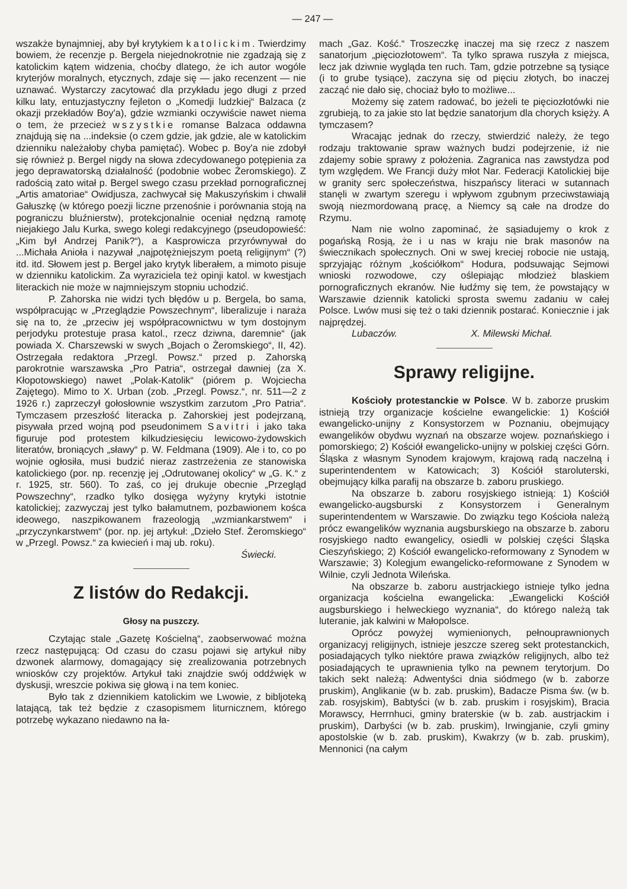— 247 —
wszakże bynajmniej, aby był krytykiem katolickim. Twierdzimy bowiem, że recenzje p. Bergela niejednokrotnie nie zgadzają się z katolickim kątem widzenia, choćby dlatego, że ich autor wogóle kryterjów moralnych, etycznych, zdaje się — jako recenzent — nie uznawać. Wystarczy zacytować dla przykładu jego długi z przed kilku laty, entuzjastyczny fejleton o „Komedji ludzkiej“ Balzaca (z okazji przekładów Boy'a), gdzie wzmianki oczywiście nawet niema o tem, że przecież wszystkie romanse Balzaca oddawna znajdują się na ...indeksie (o czem gdzie, jak gdzie, ale w katolickim dzienniku należałoby chyba pamiętać). Wobec p. Boy'a nie zdobył się również p. Bergel nigdy na słowa zdecydowanego potępienia za jego deprawatorską działalność (podobnie wobec Żeromskiego). Z radością zato witał p. Bergel swego czasu przekład pornograficznej „Artis amatoriae“ Owidjusza, zachwycał się Makuszyńskim i chwalił Gałuszkę (w którego poezji liczne przenośnie i porównania stoją na pograniczu bluźnierstw), protekcjonalnie oceniał nędzną ramotę niejakiego Jalu Kurka, swego kolegi redakcyjnego (pseudopowieść: „Kim był Andrzej Panik?“), a Kasprowicza przyrównywał do ...Michała Anioła i nazywał „najpotężniejszym poetą religijnym“ (?) itd. itd. Słowem jest p. Bergel jako krytyk liberałem, a mimoto pisuje w dzienniku katolickim. Za wyraziciela też opinji katol. w kwestjach literackich nie może w najmniejszym stopniu uchodzić.
P. Zahorska nie widzi tych błędów u p. Bergela, bo sama, współpracując w „Przeglądzie Powszechnym“, liberalizuje i naraża się na to, że „przeciw jej współpracownictwu w tym dostojnym perjodyku protestuje prasa katol., rzecz dziwna, daremnie“ (jak powiada X. Charszewski w swych „Bojach o Żeromskiego“, II, 42). Ostrzegała redaktora „Przegl. Powsz.“ przed p. Zahorską parokrotnie warszawska „Pro Patria“, ostrzegał dawniej (za X. Kłopotowskiego) nawet „Polak-Katolik“ (piórem p. Wojciecha Zajętego). Mimo to X. Urban (zob. „Przegl. Powsz.“, nr. 511—2 z 1926 r.) zaprzeczył gołosłownie wszystkim zarzutom „Pro Patria“. Tymczasem przeszłość literacka p. Zahorskiej jest podejrzaną, pisywała przed wojną pod pseudonimem Savitri i jako taka figuruje pod protestem kilkudziesięciu lewicowo-żydowskich literatów, broniących „sławy“ p. W. Feldmana (1909). Ale i to, co po wojnie ogłosiła, musi budzić nieraz zastrzeżenia ze stanowiska katolickiego (por. np. recenzję jej „Odrutowanej okolicy“ w „G. K.“ z r. 1925, str. 560). To zaś, co jej drukuje obecnie „Przegląd Powszechny“, rzadko tylko dosięga wyżyny krytyki istotnie katolickiej; zazwyczaj jest tylko bałamutnem, pozbawionem kośca ideowego, naszpikowanem frazeologją „wzmiankarstwem“ i „przyczynkarstwem“ (por. np. jej artykuł: „Dzieło Stef. Żeromskiego“ w „Przegl. Powsz.“ za kwiecień i maj ub. roku).
Świecki.
Z listów do Redakcji.
Głosy na puszczy.
Czytając stale „Gazetę Kościelną“, zaobserwować można rzecz następującą: Od czasu do czasu pojawi się artykuł niby dzwonek alarmowy, domagający się zrealizowania potrzebnych wniosków czy projektów. Artykuł taki znajdzie swój oddźwięk w dyskusji, wreszcie pokiwa się głową i na tem koniec.
Było tak z dziennikiem katolickim we Lwowie, z bibljoteką latającą, tak też będzie z czasopismem liturnicznem, którego potrzebę wykazano niedawno na ła-
mach „Gaz. Kość.“ Troszeczkę inaczej ma się rzecz z naszem sanatorjum „pięciozłotowem“. Ta tylko sprawa ruszyła z miejsca, lecz jak dziwnie wygląda ten ruch. Tam, gdzie potrzebne są tysiące (i to grube tysiące), zaczyna się od pięciu złotych, bo inaczej zacząć nie dało się, chociaż było to możliwe...
Możemy się zatem radować, bo jeżeli te pięciozłotówki nie zgrubieją, to za jakie sto lat będzie sanatorjum dla chorych księży. A tymczasem?
Wracając jednak do rzeczy, stwierdzić należy, że tego rodzaju traktowanie spraw ważnych budzi podejrzenie, iż nie zdajemy sobie sprawy z położenia. Zagranica nas zawstydza pod tym względem. We Francji duży młot Nar. Federacji Katolickiej bije w granity serc społeczeństwa, hiszpańscy literaci w sutannach stanęli w zwartym szeregu i wpływom zgubnym przeciwstawiają swoją niezmordowaną pracę, a Niemcy są całe na drodze do Rzymu.
Nam nie wolno zapominać, że sąsiadujemy o krok z pogańską Rosją, że i u nas w kraju nie brak masonów na świecznikach społecznych. Oni w swej kreciej robocie nie ustają, sprzyjając różnym „kościółkom“ Hodura, podsuwając Sejmowi wnioski rozwodowe, czy oślepiając młodzież blaskiem pornograficznych ekranów. Nie łudźmy się tem, że powstający w Warszawie dziennik katolicki sprosta swemu zadaniu w całej Polsce. Lwów musi się też o taki dziennik postarać. Koniecznie i jak najprędzej.
Lubaczów. X. Milewski Michał.
Sprawy religijne.
Kościoły protestanckie w Polsce. W b. zaborze pruskim istnieją trzy organizacje kościelne ewangelickie: 1) Kościół ewangelicko-unijny z Konsystorzem w Poznaniu, obejmujący ewangelików obydwu wyznań na obszarze wojew. poznańskiego i pomorskiego; 2) Kościół ewangelicko-unijny w polskiej części Górn. Śląska z własnym Synodem krajowym, krajową radą naczelną i superintendentem w Katowicach; 3) Kościół staroluterski, obejmujący kilka parafij na obszarze b. zaboru pruskiego.
Na obszarze b. zaboru rosyjskiego istnieją: 1) Kościół ewangelicko-augsburski z Konsystorzem i Generalnym superintendentem w Warszawie. Do związku tego Kościoła należą prócz ewangelików wyznania augsburskiego na obszarze b. zaboru rosyjskiego nadto ewangelicy, osiedli w polskiej części Śląska Cieszyńskiego; 2) Kościół ewangelicko-reformowany z Synodem w Warszawie; 3) Kolegjum ewangelicko-reformowane z Synodem w Wilnie, czyli Jednota Wileńska.
Na obszarze b. zaboru austrjackiego istnieje tylko jedna organizacja kościelna ewangelicka: „Ewangelicki Kościół augsburskiego i helweckiego wyznania“, do którego należą tak luteranie, jak kalwini w Małopolsce.
Oprócz powyżej wymienionych, pełnouprawnionych organizacyj religijnych, istnieje jeszcze szereg sekt protestanckich, posiadających tylko niektóre prawa związków religijnych, albo też posiadających te uprawnienia tylko na pewnem terytorjum. Do takich sekt należą: Adwentyści dnia siódmego (w b. zaborze pruskim), Anglikanie (w b. zab. pruskim), Badacze Pisma św. (w b. zab. rosyjskim), Babtyści (w b. zab. pruskim i rosyjskim), Bracia Morawscy, Herrnhuci, gminy braterskie (w b. zab. austrjackim i pruskim), Darbyści (w b. zab. pruskim), Irwingjanie, czyli gminy apostolskie (w b. zab. pruskim), Kwakrzy (w b. zab. pruskim), Mennonici (na całym